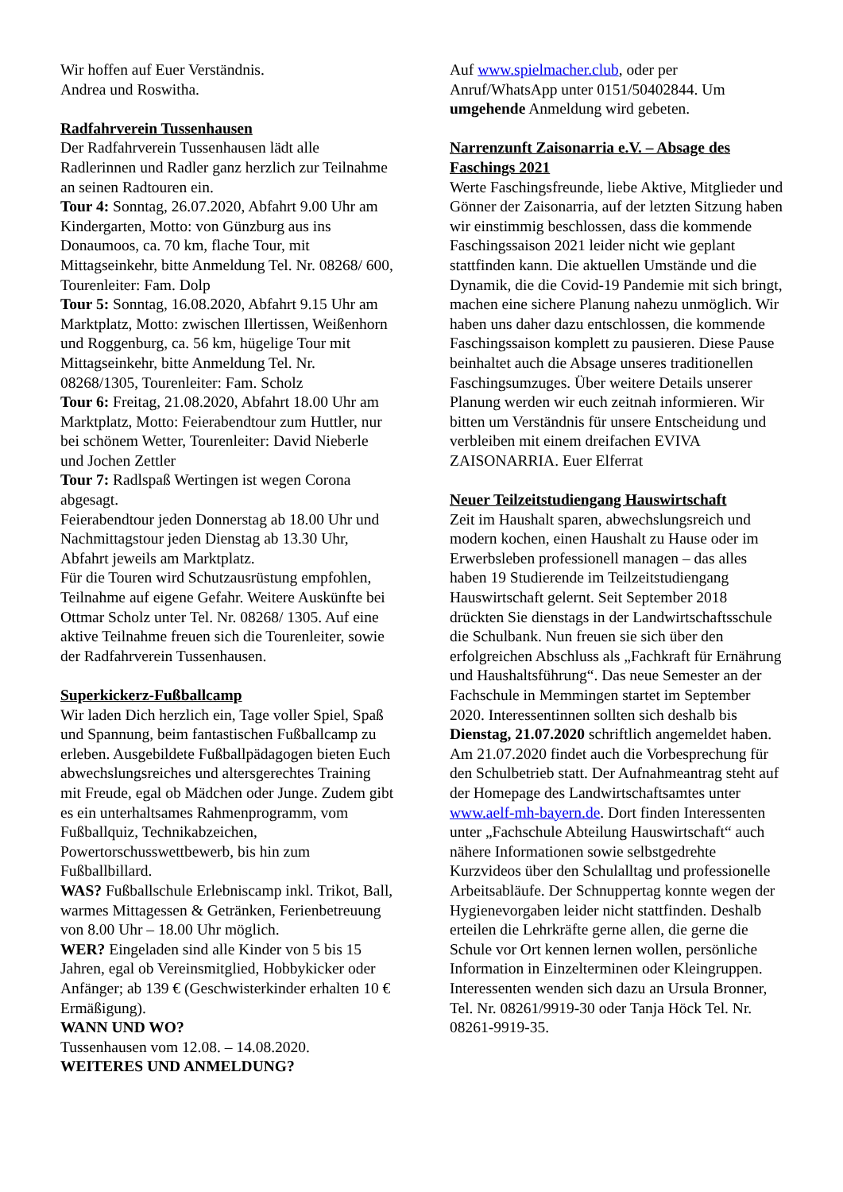Wir hoffen auf Euer Verständnis.
Andrea und Roswitha.
Radfahrverein Tussenhausen
Der Radfahrverein Tussenhausen lädt alle Radlerinnen und Radler ganz herzlich zur Teilnahme an seinen Radtouren ein.
Tour 4: Sonntag, 26.07.2020, Abfahrt 9.00 Uhr am Kindergarten, Motto: von Günzburg aus ins Donaumoos, ca. 70 km, flache Tour, mit Mittagseinkehr, bitte Anmeldung Tel. Nr. 08268/ 600, Tourenleiter: Fam. Dolp
Tour 5: Sonntag, 16.08.2020, Abfahrt 9.15 Uhr am Marktplatz, Motto: zwischen Illertissen, Weißenhorn und Roggenburg, ca. 56 km, hügelige Tour mit Mittagseinkehr, bitte Anmeldung Tel. Nr. 08268/1305, Tourenleiter: Fam. Scholz
Tour 6: Freitag, 21.08.2020, Abfahrt 18.00 Uhr am Marktplatz, Motto: Feierabendtour zum Huttler, nur bei schönem Wetter, Tourenleiter: David Nieberle und Jochen Zettler
Tour 7: Radlspaß Wertingen ist wegen Corona abgesagt.
Feierabendtour jeden Donnerstag ab 18.00 Uhr und Nachmittagstour jeden Dienstag ab 13.30 Uhr, Abfahrt jeweils am Marktplatz.
Für die Touren wird Schutzausrüstung empfohlen, Teilnahme auf eigene Gefahr. Weitere Auskünfte bei Ottmar Scholz unter Tel. Nr. 08268/ 1305. Auf eine aktive Teilnahme freuen sich die Tourenleiter, sowie der Radfahrverein Tussenhausen.
Superkickerz-Fußballcamp
Wir laden Dich herzlich ein, Tage voller Spiel, Spaß und Spannung, beim fantastischen Fußballcamp zu erleben. Ausgebildete Fußballpädagogen bieten Euch abwechslungsreiches und altersgerechtes Training mit Freude, egal ob Mädchen oder Junge. Zudem gibt es ein unterhaltsames Rahmenprogramm, vom Fußballquiz, Technikabzeichen, Powertorschusswettbewerb, bis hin zum Fußballbillard.
WAS? Fußballschule Erlebniscamp inkl. Trikot, Ball, warmes Mittagessen & Getränken, Ferienbetreuung von 8.00 Uhr – 18.00 Uhr möglich.
WER? Eingeladen sind alle Kinder von 5 bis 15 Jahren, egal ob Vereinsmitglied, Hobbykicker oder Anfänger; ab 139 € (Geschwisterkinder erhalten 10 € Ermäßigung).
WANN UND WO?
Tussenhausen vom 12.08. – 14.08.2020.
WEITERES UND ANMELDUNG?
Auf www.spielmacher.club, oder per Anruf/WhatsApp unter 0151/50402844. Um umgehende Anmeldung wird gebeten.
Narrenzunft Zaisonarria e.V. – Absage des Faschings 2021
Werte Faschingsfreunde, liebe Aktive, Mitglieder und Gönner der Zaisonarria, auf der letzten Sitzung haben wir einstimmig beschlossen, dass die kommende Faschingssaison 2021 leider nicht wie geplant stattfinden kann. Die aktuellen Umstände und die Dynamik, die die Covid-19 Pandemie mit sich bringt, machen eine sichere Planung nahezu unmöglich. Wir haben uns daher dazu entschlossen, die kommende Faschingssaison komplett zu pausieren. Diese Pause beinhaltet auch die Absage unseres traditionellen Faschingsumzuges. Über weitere Details unserer Planung werden wir euch zeitnah informieren. Wir bitten um Verständnis für unsere Entscheidung und verbleiben mit einem dreifachen EVIVA ZAISONARRIA. Euer Elferrat
Neuer Teilzeitstudiengang Hauswirtschaft
Zeit im Haushalt sparen, abwechslungsreich und modern kochen, einen Haushalt zu Hause oder im Erwerbsleben professionell managen – das alles haben 19 Studierende im Teilzeitstudiengang Hauswirtschaft gelernt. Seit September 2018 drückten Sie dienstags in der Landwirtschaftsschule die Schulbank. Nun freuen sie sich über den erfolgreichen Abschluss als „Fachkraft für Ernährung und Haushaltsführung“. Das neue Semester an der Fachschule in Memmingen startet im September 2020. Interessentinnen sollten sich deshalb bis Dienstag, 21.07.2020 schriftlich angemeldet haben. Am 21.07.2020 findet auch die Vorbesprechung für den Schulbetrieb statt. Der Aufnahmeantrag steht auf der Homepage des Landwirtschaftsamtes unter www.aelf-mh-bayern.de. Dort finden Interessenten unter „Fachschule Abteilung Hauswirtschaft“ auch nähere Informationen sowie selbstgedrehte Kurzvideos über den Schulalltag und professionelle Arbeitsabläufe. Der Schnuppertag konnte wegen der Hygienevorgaben leider nicht stattfinden. Deshalb erteilen die Lehrkräfte gerne allen, die gerne die Schule vor Ort kennen lernen wollen, persönliche Information in Einzelterminen oder Kleingruppen. Interessenten wenden sich dazu an Ursula Bronner, Tel. Nr. 08261/9919-30 oder Tanja Höck Tel. Nr. 08261-9919-35.